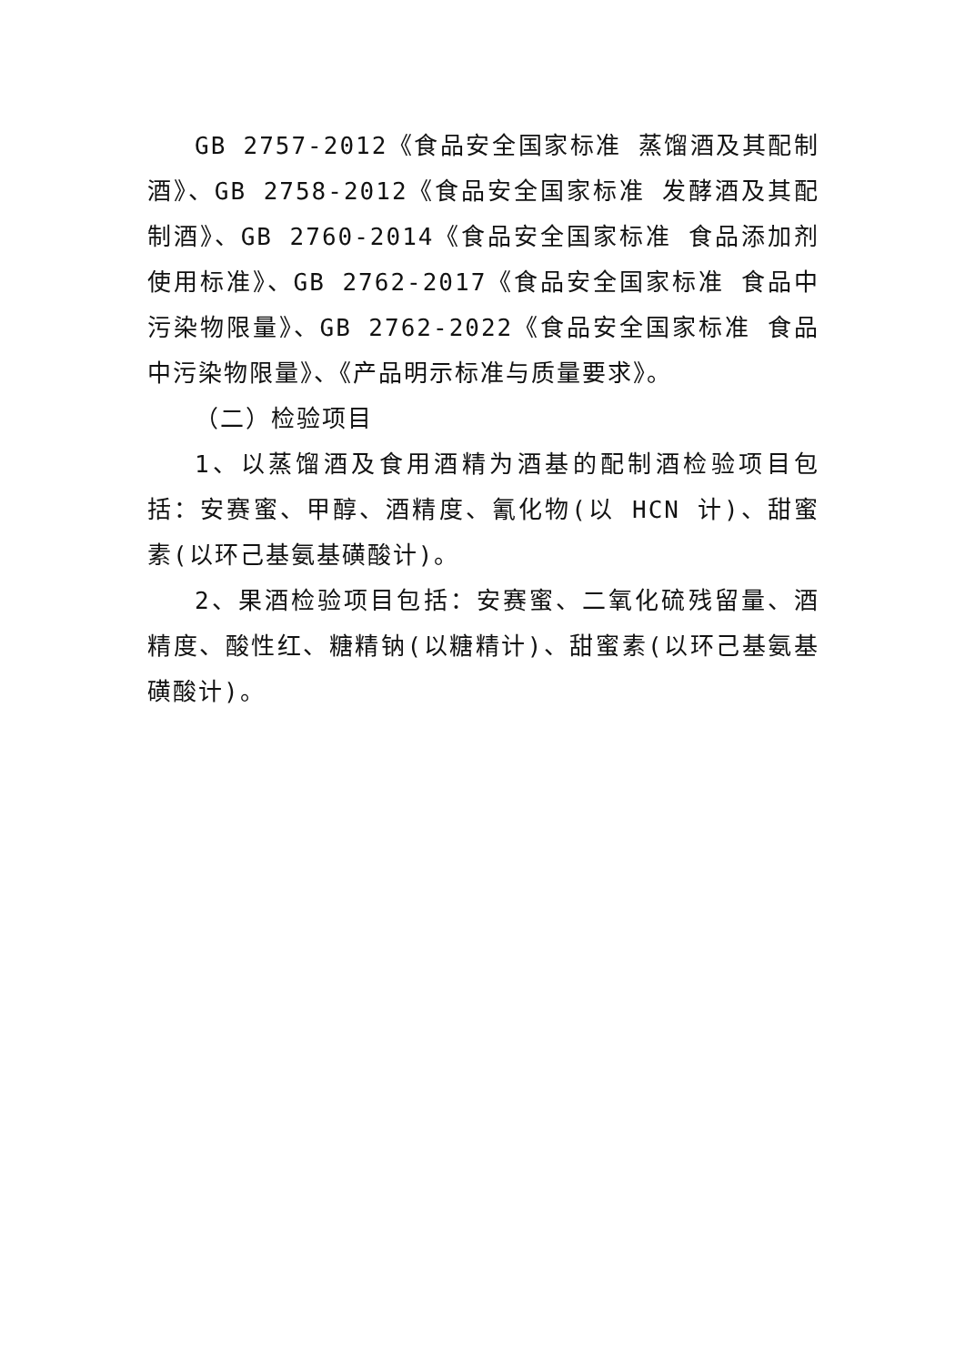GB 2757-2012《食品安全国家标准 蒸馏酒及其配制酒》、GB 2758-2012《食品安全国家标准 发酵酒及其配制酒》、GB 2760-2014《食品安全国家标准 食品添加剂使用标准》、GB 2762-2017《食品安全国家标准 食品中污染物限量》、GB 2762-2022《食品安全国家标准 食品中污染物限量》、《产品明示标准与质量要求》。
（二）检验项目
1、以蒸馏酒及食用酒精为酒基的配制酒检验项目包括：安赛蜜、甲醇、酒精度、氰化物(以 HCN 计)、甜蜜素(以环己基氨基磺酸计)。
2、果酒检验项目包括：安赛蜜、二氧化硫残留量、酒精度、酸性红、糖精钠(以糖精计)、甜蜜素(以环己基氨基磺酸计)。